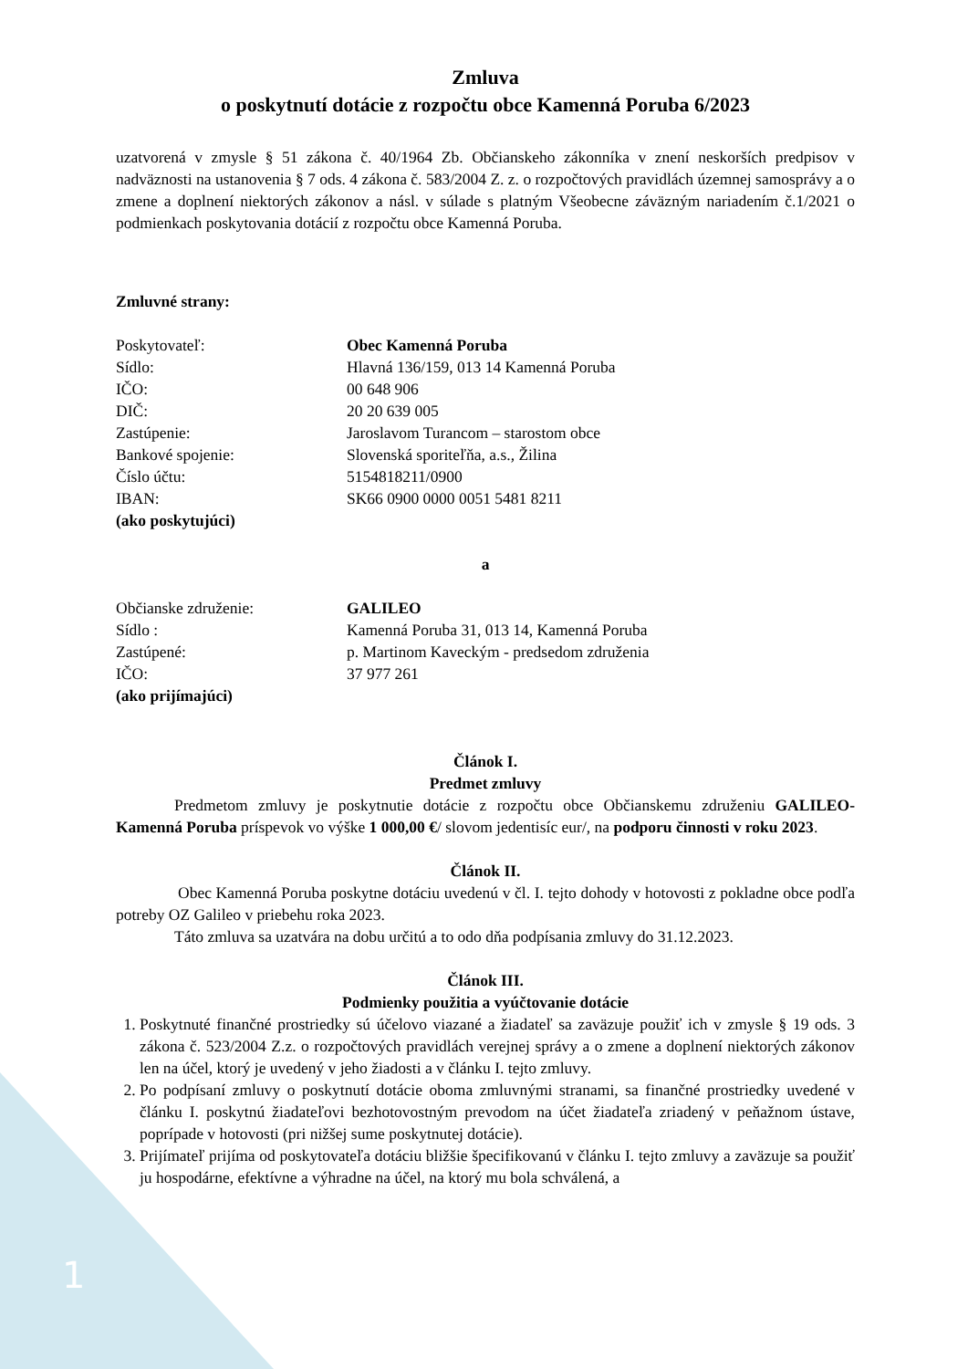Zmluva
o poskytnutí dotácie z rozpočtu obce Kamenná Poruba 6/2023
uzatvorená v zmysle § 51 zákona č. 40/1964 Zb. Občianskeho zákonníka v znení neskorších predpisov v nadväznosti na ustanovenia § 7 ods. 4 zákona č. 583/2004 Z. z. o rozpočtových pravidlách územnej samosprávy a o zmene a doplnení niektorých zákonov a násl. v súlade s platným Všeobecne záväzným nariadením č.1/2021 o podmienkach poskytovania dotácií z rozpočtu obce Kamenná Poruba.
Zmluvné strany:
Poskytovateľ: Obec Kamenná Poruba
Sídlo: Hlavná 136/159, 013 14 Kamenná Poruba
IČO: 00 648 906
DIČ: 20 20 639 005
Zastúpenie: Jaroslavom Turancom – starostom obce
Bankové spojenie: Slovenská sporiteľňa, a.s., Žilina
Číslo účtu: 5154818211/0900
IBAN: SK66 0900 0000 0051 5481 8211
(ako poskytujúci)
a
Občianske združenie: GALILEO
Sídlo : Kamenná Poruba 31, 013 14, Kamenná Poruba
Zastúpené: p. Martinom Kaveckým - predsedom združenia
IČO: 37 977 261
(ako prijímajúci)
Článok I.
Predmet zmluvy
Predmetom zmluvy je poskytnutie dotácie z rozpočtu obce Občianskemu združeniu GALILEO- Kamenná Poruba príspevok vo výške 1 000,00 €/ slovom jedentisíc eur/, na podporu činnosti v roku 2023.
Článok II.
Obec Kamenná Poruba poskytne dotáciu uvedenú v čl. I. tejto dohody v hotovosti z pokladne obce podľa potreby OZ Galileo v priebehu roka 2023.
Táto zmluva sa uzatvára na dobu určitú a to odo dňa podpísania zmluvy do 31.12.2023.
Článok III.
Podmienky použitia a vyúčtovanie dotácie
1. Poskytnuté finančné prostriedky sú účelovo viazané a žiadateľ sa zaväzuje použiť ich v zmysle § 19 ods. 3 zákona č. 523/2004 Z.z. o rozpočtových pravidlách verejnej správy a o zmene a doplnení niektorých zákonov len na účel, ktorý je uvedený v jeho žiadosti a v článku I. tejto zmluvy.
2. Po podpísaní zmluvy o poskytnutí dotácie oboma zmluvnými stranami, sa finančné prostriedky uvedené v článku I. poskytnú žiadateľovi bezhotovostným prevodom na účet žiadateľa zriadený v peňažnom ústave, poprípade v hotovosti (pri nižšej sume poskytnutej dotácie).
3. Prijímateľ prijíma od poskytovateľa dotáciu bližšie špecifikovanú v článku I. tejto zmluvy a zaväzuje sa použiť ju hospodárne, efektívne a výhradne na účel, na ktorý mu bola schválená, a
1